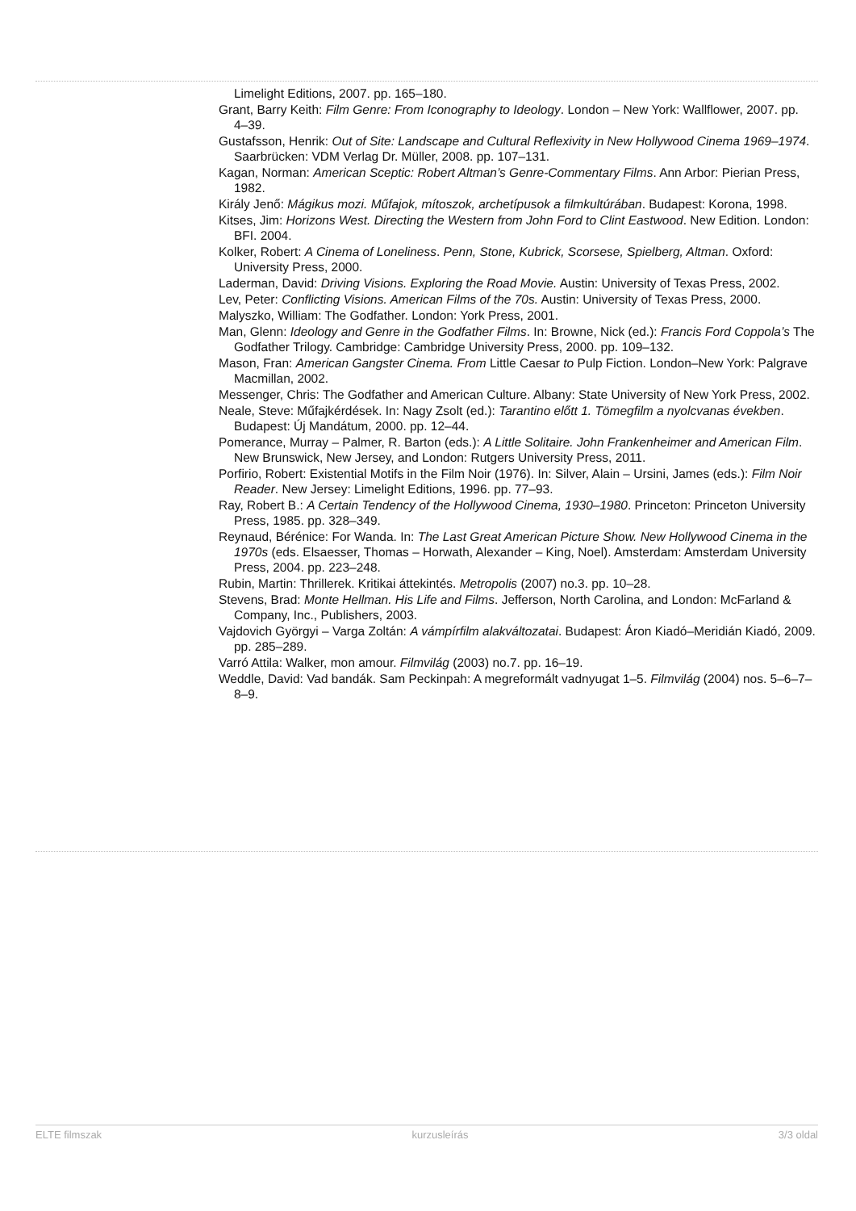Limelight Editions, 2007. pp. 165–180.
Grant, Barry Keith: Film Genre: From Iconography to Ideology. London – New York: Wallflower, 2007. pp. 4–39.
Gustafsson, Henrik: Out of Site: Landscape and Cultural Reflexivity in New Hollywood Cinema 1969–1974. Saarbrücken: VDM Verlag Dr. Müller, 2008. pp. 107–131.
Kagan, Norman: American Sceptic: Robert Altman’s Genre-Commentary Films. Ann Arbor: Pierian Press, 1982.
Király Jenő: Mágikus mozi. Műfajok, mítoszok, archetípusok a filmkultúrában. Budapest: Korona, 1998.
Kitses, Jim: Horizons West. Directing the Western from John Ford to Clint Eastwood. New Edition. London: BFI. 2004.
Kolker, Robert: A Cinema of Loneliness. Penn, Stone, Kubrick, Scorsese, Spielberg, Altman. Oxford: University Press, 2000.
Laderman, David: Driving Visions. Exploring the Road Movie. Austin: University of Texas Press, 2002.
Lev, Peter: Conflicting Visions. American Films of the 70s. Austin: University of Texas Press, 2000.
Malyszko, William: The Godfather. London: York Press, 2001.
Man, Glenn: Ideology and Genre in the Godfather Films. In: Browne, Nick (ed.): Francis Ford Coppola’s The Godfather Trilogy. Cambridge: Cambridge University Press, 2000. pp. 109–132.
Mason, Fran: American Gangster Cinema. From Little Caesar to Pulp Fiction. London–New York: Palgrave Macmillan, 2002.
Messenger, Chris: The Godfather and American Culture. Albany: State University of New York Press, 2002.
Neale, Steve: Műfajkérdések. In: Nagy Zsolt (ed.): Tarantino előtt 1. Tömegfilm a nyolcvanas években. Budapest: Új Mandátum, 2000. pp. 12–44.
Pomerance, Murray – Palmer, R. Barton (eds.): A Little Solitaire. John Frankenheimer and American Film. New Brunswick, New Jersey, and London: Rutgers University Press, 2011.
Porfirio, Robert: Existential Motifs in the Film Noir (1976). In: Silver, Alain – Ursini, James (eds.): Film Noir Reader. New Jersey: Limelight Editions, 1996. pp. 77–93.
Ray, Robert B.: A Certain Tendency of the Hollywood Cinema, 1930–1980. Princeton: Princeton University Press, 1985. pp. 328–349.
Reynaud, Bérénice: For Wanda. In: The Last Great American Picture Show. New Hollywood Cinema in the 1970s (eds. Elsaesser, Thomas – Horwath, Alexander – King, Noel). Amsterdam: Amsterdam University Press, 2004. pp. 223–248.
Rubin, Martin: Thrillerek. Kritikai áttekintés. Metropolis (2007) no.3. pp. 10–28.
Stevens, Brad: Monte Hellman. His Life and Films. Jefferson, North Carolina, and London: McFarland & Company, Inc., Publishers, 2003.
Vajdovich Györgyi – Varga Zoltán: A vámpírfilm alakváltozatai. Budapest: Áron Kiadó–Meridián Kiadó, 2009. pp. 285–289.
Varró Attila: Walker, mon amour. Filmvilág (2003) no.7. pp. 16–19.
Weddle, David: Vad bandák. Sam Peckinpah: A megreformált vadnyugat 1–5. Filmvilág (2004) nos. 5–6–7–8–9.
ELTE filmszak kurzusleírás 3/3 oldal